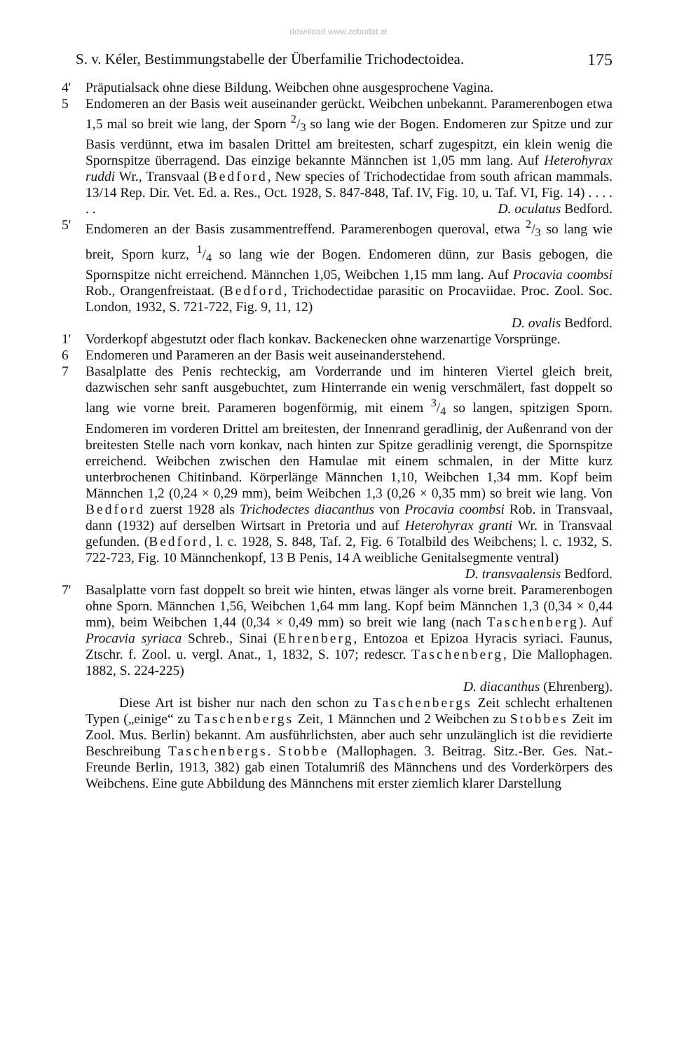download www.zobodat.at
S. v. Kéler, Bestimmungstabelle der Überfamilie Trichodectoidea. 175
4' Präputialsack ohne diese Bildung. Weibchen ohne ausgesprochene Vagina.
5 Endomeren an der Basis weit auseinander gerückt. Weibchen unbekannt. Paramerenbogen etwa 1,5 mal so breit wie lang, der Sporn 2/3 so lang wie der Bogen. Endomeren zur Spitze und zur Basis verdünnt, etwa im basalen Drittel am breitesten, scharf zugespitzt, ein klein wenig die Spornspitze überragend. Das einzige bekannte Männchen ist 1,05 mm lang. Auf Heterohyrax ruddi Wr., Transvaal (Bedford, New species of Trichodectidae from south african mammals. 13/14 Rep. Dir. Vet. Ed. a. Res., Oct. 1928, S. 847-848, Taf. IV, Fig. 10, u. Taf. VI, Fig. 14) . . . . . . D. oculatus Bedford.
5' Endomeren an der Basis zusammentreffend. Paramerenbogen queroval, etwa 2/3 so lang wie breit, Sporn kurz, 1/4 so lang wie der Bogen. Endomeren dünn, zur Basis gebogen, die Spornspitze nicht erreichend. Männchen 1,05, Weibchen 1,15 mm lang. Auf Procavia coombsi Rob., Orangenfreistaat. (Bedford, Trichodectidae parasitic on Procaviidae. Proc. Zool. Soc. London, 1932, S. 721-722, Fig. 9, 11, 12)
D. ovalis Bedford.
1' Vorderkopf abgestutzt oder flach konkav. Backenecken ohne warzenartige Vorsprünge.
6 Endomeren und Parameren an der Basis weit auseinanderstehend.
7 Basalplatte des Penis rechteckig, am Vorderrande und im hinteren Viertel gleich breit, dazwischen sehr sanft ausgebuchtet, zum Hinterrande ein wenig verschmälert, fast doppelt so lang wie vorne breit. Parameren bogenförmig, mit einem 3/4 so langen, spitzigen Sporn. Endomeren im vorderen Drittel am breitesten, der Innenrand geradlinig, der Außenrand von der breitesten Stelle nach vorn konkav, nach hinten zur Spitze geradlinig verengt, die Spornspitze erreichend. Weibchen zwischen den Hamulae mit einem schmalen, in der Mitte kurz unterbrochenen Chitinband. Körperlänge Männchen 1,10, Weibchen 1,34 mm. Kopf beim Männchen 1,2 (0,24 × 0,29 mm), beim Weibchen 1,3 (0,26 × 0,35 mm) so breit wie lang. Von Bedford zuerst 1928 als Trichodectes diacanthus von Procavia coombsi Rob. in Transvaal, dann (1932) auf derselben Wirtsart in Pretoria und auf Heterohyrax granti Wr. in Transvaal gefunden. (Bedford, l. c. 1928, S. 848, Taf. 2, Fig. 6 Totalbild des Weibchens; l. c. 1932, S. 722-723, Fig. 10 Männchenkopf, 13 B Penis, 14 A weibliche Genitalsegmente ventral)
D. transvaalensis Bedford.
7' Basalplatte vorn fast doppelt so breit wie hinten, etwas länger als vorne breit. Paramerenbogen ohne Sporn. Männchen 1,56, Weibchen 1,64 mm lang. Kopf beim Männchen 1,3 (0,34 × 0,44 mm), beim Weibchen 1,44 (0,34 × 0,49 mm) so breit wie lang (nach Taschenberg). Auf Procavia syriaca Schreb., Sinai (Ehrenberg, Entozoa et Epizoa Hyracis syriaci. Faunus, Ztschr. f. Zool. u. vergl. Anat., 1, 1832, S. 107; redescr. Taschenberg, Die Mallophagen. 1882, S. 224-225)
D. diacanthus (Ehrenberg).
Diese Art ist bisher nur nach den schon zu Taschenbergs Zeit schlecht erhaltenen Typen („einige“ zu Taschenbergs Zeit, 1 Männchen und 2 Weibchen zu Stobbes Zeit im Zool. Mus. Berlin) bekannt. Am ausführlichsten, aber auch sehr unzulänglich ist die revidierte Beschreibung Taschenbergs. Stobbe (Mallophagen. 3. Beitrag. Sitz.-Ber. Ges. Nat.-Freunde Berlin, 1913, 382) gab einen Totalumriß des Männchens und des Vorderkörpers des Weibchens. Eine gute Abbildung des Männchens mit erster ziemlich klarer Darstellung